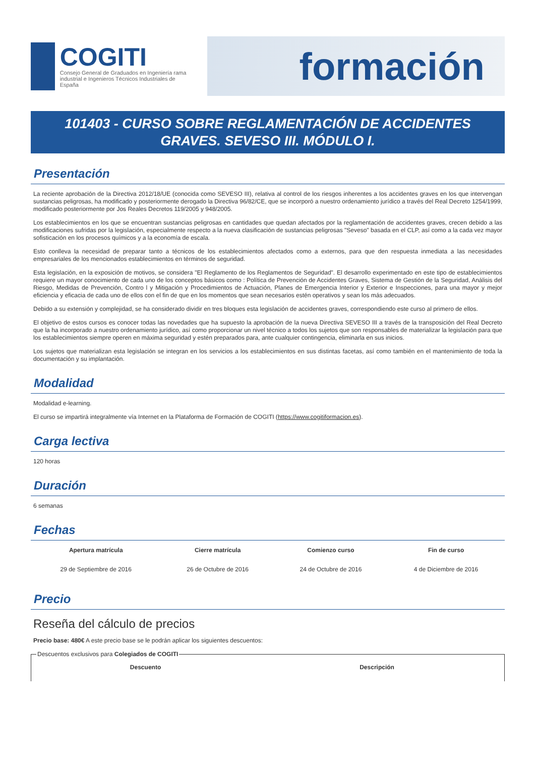COGITI
Consejo General de Graduados en Ingeniería rama industrial e Ingenieros Técnicos Industriales de España
formación
101403 - CURSO SOBRE REGLAMENTACIÓN DE ACCIDENTES GRAVES. SEVESO III. MÓDULO I.
Presentación
La reciente aprobación de la Directiva 2012/18/UE (conocida como SEVESO III), relativa al control de los riesgos inherentes a los accidentes graves en los que intervengan sustancias peligrosas, ha modificado y posteriormente derogado la Directiva 96/82/CE, que se incorporó a nuestro ordenamiento jurídico a través del Real Decreto 1254/1999, modificado posteriormente por Jos Reales Decretos 119/2005 y 948/2005.
Los establecimientos en los que se encuentran sustancias peligrosas en cantidades que quedan afectados por la reglamentación de accidentes graves, crecen debido a las modificaciones sufridas por la legislación, especialmente respecto a la nueva clasificación de sustancias peligrosas "Seveso" basada en el CLP, así como a la cada vez mayor sofisticación en los procesos químicos y a la economía de escala.
Esto conlleva la necesidad de preparar tanto a técnicos de los establecimientos afectados como a externos, para que den respuesta inmediata a las necesidades empresariales de los mencionados establecimientos en términos de seguridad.
Esta legislación, en la exposición de motivos, se considera "El Reglamento de los Reglamentos de Seguridad". El desarrollo experimentado en este tipo de establecimientos requiere un mayor conocimiento de cada uno de los conceptos básicos como : Política de Prevención de Accidentes Graves, Sistema de Gestión de la Seguridad, Análisis del Riesgo, Medidas de Prevención, Contro l y Mitigación y Procedimientos de Actuación, Planes de Emergencia Interior y Exterior e Inspecciones, para una mayor y mejor eficiencia y eficacia de cada uno de ellos con el fin de que en los momentos que sean necesarios estén operativos y sean los más adecuados.
Debido a su extensión y complejidad, se ha considerado dividir en tres bloques esta legislación de accidentes graves, correspondiendo este curso al primero de ellos.
El objetivo de estos cursos es conocer todas las novedades que ha supuesto la aprobación de la nueva Directiva SEVESO III a través de la transposición del Real Decreto que la ha incorporado a nuestro ordenamiento jurídico, así como proporcionar un nivel técnico a todos los sujetos que son responsables de materializar la legislación para que los establecimientos siempre operen en máxima seguridad y estén preparados para, ante cualquier contingencia, eliminarla en sus inicios.
Los sujetos que materializan esta legislación se integran en los servicios a los establecimientos en sus distintas facetas, así como también en el mantenimiento de toda la documentación y su implantación.
Modalidad
Modalidad e-learning.
El curso se impartirá integralmente vía Internet en la Plataforma de Formación de COGITI (https://www.cogitiformacion.es).
Carga lectiva
120 horas
Duración
6 semanas
Fechas
| Apertura matrícula | Cierre matrícula | Comienzo curso | Fin de curso |
| --- | --- | --- | --- |
| 29 de Septiembre de 2016 | 26 de Octubre de 2016 | 24 de Octubre de 2016 | 4 de Diciembre de 2016 |
Precio
Reseña del cálculo de precios
Precio base: 480€ A este precio base se le podrán aplicar los siguientes descuentos:
Descuentos exclusivos para Colegiados de COGITI
| Descuento | Descripción |
| --- | --- |